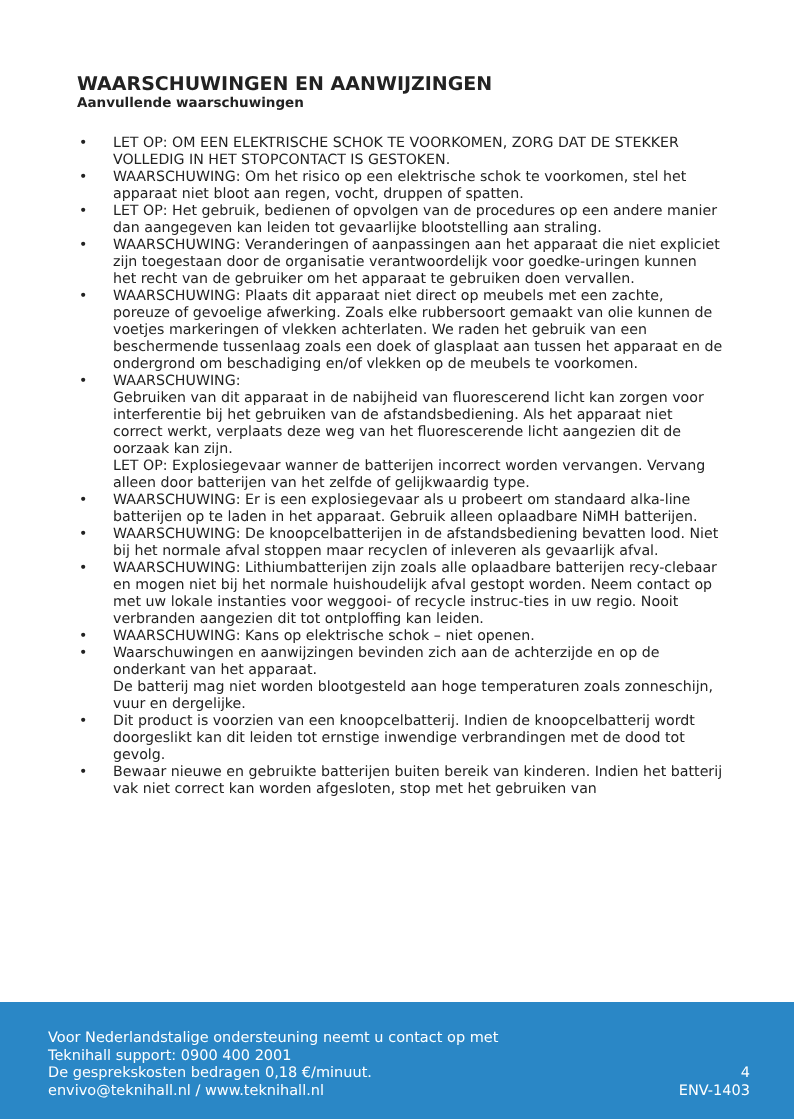WAARSCHUWINGEN EN AANWIJZINGEN
Aanvullende waarschuwingen
• LET OP: OM EEN ELEKTRISCHE SCHOK TE VOORKOMEN, ZORG DAT DE STEKKER VOLLEDIG IN HET STOPCONTACT IS GESTOKEN.
• WAARSCHUWING: Om het risico op een elektrische schok te voorkomen, stel het apparaat niet bloot aan regen, vocht, druppen of spatten.
• LET OP: Het gebruik, bedienen of opvolgen van de procedures op een andere manier dan aangegeven kan leiden tot gevaarlijke blootstelling aan straling.
• WAARSCHUWING: Veranderingen of aanpassingen aan het apparaat die niet expliciet zijn toegestaan door de organisatie verantwoordelijk voor goedke-uringen kunnen het recht van de gebruiker om het apparaat te gebruiken doen vervallen.
• WAARSCHUWING: Plaats dit apparaat niet direct op meubels met een zachte, poreuze of gevoelige afwerking. Zoals elke rubbersoort gemaakt van olie kunnen de voetjes markeringen of vlekken achterlaten. We raden het gebruik van een beschermende tussenlaag zoals een doek of glasplaat aan tussen het apparaat en de ondergrond om beschadiging en/of vlekken op de meubels te voorkomen.
• WAARSCHUWING:
Gebruiken van dit apparaat in de nabijheid van fluorescerend licht kan zorgen voor interferentie bij het gebruiken van de afstandsbediening. Als het apparaat niet correct werkt, verplaats deze weg van het fluorescerende licht aangezien dit de oorzaak kan zijn.
LET OP: Explosiegevaar wanner de batterijen incorrect worden vervangen. Vervang alleen door batterijen van het zelfde of gelijkwaardig type.
• WAARSCHUWING: Er is een explosiegevaar als u probeert om standaard alka-line batterijen op te laden in het apparaat. Gebruik alleen oplaadbare NiMH batterijen.
• WAARSCHUWING: De knoopcelbatterijen in de afstandsbediening bevatten lood. Niet bij het normale afval stoppen maar recyclen of inleveren als gevaarlijk afval.
• WAARSCHUWING: Lithiumbatterijen zijn zoals alle oplaadbare batterijen recy-clebaar en mogen niet bij het normale huishoudelijk afval gestopt worden. Neem contact op met uw lokale instanties voor weggooi- of recycle instruc-ties in uw regio. Nooit verbranden aangezien dit tot ontploffing kan leiden.
• WAARSCHUWING: Kans op elektrische schok – niet openen.
• Waarschuwingen en aanwijzingen bevinden zich aan de achterzijde en op de onderkant van het apparaat.
De batterij mag niet worden blootgesteld aan hoge temperaturen zoals zonneschijn, vuur en dergelijke.
• Dit product is voorzien van een knoopcelbatterij. Indien de knoopcelbatterij wordt doorgeslikt kan dit leiden tot ernstige inwendige verbrandingen met de dood tot gevolg.
• Bewaar nieuwe en gebruikte batterijen buiten bereik van kinderen. Indien het batterij vak niet correct kan worden afgesloten, stop met het gebruiken van
Voor Nederlandstalige ondersteuning neemt u contact op met
Teknihall support: 0900 400 2001
De gesprekskosten bedragen 0,18 €/minuut.
envivo@teknihall.nl / www.teknihall.nl
4
ENV-1403